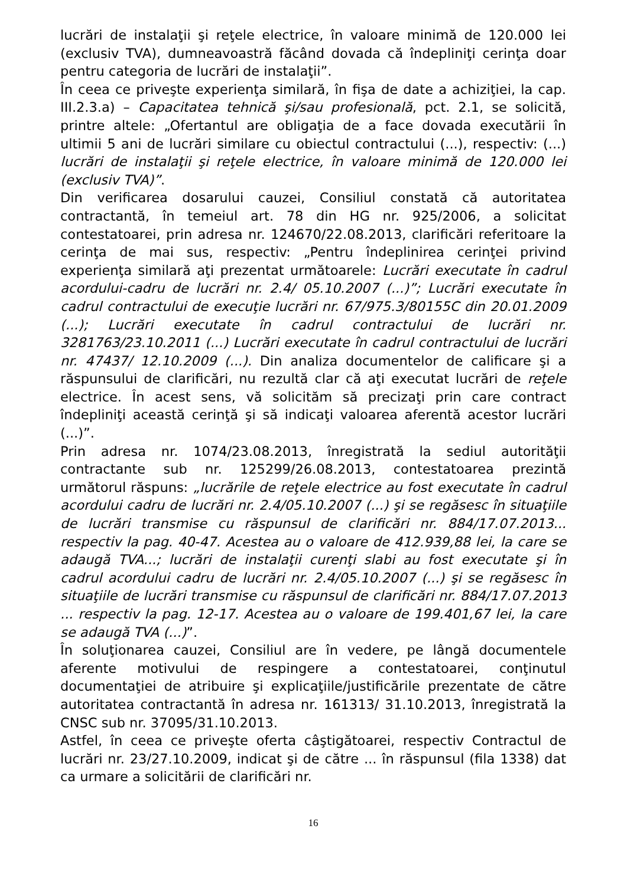lucrări de instalaţii şi reţele electrice, în valoare minimă de 120.000 lei (exclusiv TVA), dumneavoastră făcând dovada că îndepliniţi cerinţa doar pentru categoria de lucrări de instalaţii”.
În ceea ce priveşte experienţa similară, în fişa de date a achiziţiei, la cap. III.2.3.a) – Capacitatea tehnică şi/sau profesională, pct. 2.1, se solicită, printre altele: „Ofertantul are obligaţia de a face dovada executării în ultimii 5 ani de lucrări similare cu obiectul contractului (...), respectiv: (...) lucrări de instalaţii şi reţele electrice, în valoare minimă de 120.000 lei (exclusiv TVA)”.
Din verificarea dosarului cauzei, Consiliul constată că autoritatea contractantă, în temeiul art. 78 din HG nr. 925/2006, a solicitat contestatoarei, prin adresa nr. 124670/22.08.2013, clarificări referitoare la cerinţa de mai sus, respectiv: „Pentru îndeplinirea cerinţei privind experienţa similară aţi prezentat următoarele: Lucrări executate în cadrul acordului-cadru de lucrări nr. 2.4/ 05.10.2007 (...)”; Lucrări executate în cadrul contractului de execuţie lucrări nr. 67/975.3/80155C din 20.01.2009 (...); Lucrări executate în cadrul contractului de lucrări nr. 3281763/23.10.2011 (...) Lucrări executate în cadrul contractului de lucrări nr. 47437/ 12.10.2009 (...). Din analiza documentelor de calificare şi a răspunsului de clarificări, nu rezultă clar că aţi executat lucrări de reţele electrice. În acest sens, vă solicităm să precizaţi prin care contract îndepliniţi această cerinţă şi să indicaţi valoarea aferentă acestor lucrări (...)”.
Prin adresa nr. 1074/23.08.2013, înregistrată la sediul autorităţii contractante sub nr. 125299/26.08.2013, contestatoarea prezintă următorul răspuns: „lucrările de reţele electrice au fost executate în cadrul acordului cadru de lucrări nr. 2.4/05.10.2007 (...) şi se regăsesc în situaţiile de lucrări transmise cu răspunsul de clarificări nr. 884/17.07.2013... respectiv la pag. 40-47. Acestea au o valoare de 412.939,88 lei, la care se adaugă TVA...; lucrări de instalaţii curenţi slabi au fost executate şi în cadrul acordului cadru de lucrări nr. 2.4/05.10.2007 (...) şi se regăsesc în situaţiile de lucrări transmise cu răspunsul de clarificări nr. 884/17.07.2013 ... respectiv la pag. 12-17. Acestea au o valoare de 199.401,67 lei, la care se adaugă TVA (...)”.
În soluţionarea cauzei, Consiliul are în vedere, pe lângă documentele aferente motivului de respingere a contestatoarei, conţinutul documentaţiei de atribuire şi explicaţiile/justificările prezentate de către autoritatea contractantă în adresa nr. 161313/ 31.10.2013, înregistrată la CNSC sub nr. 37095/31.10.2013.
Astfel, în ceea ce priveşte oferta câştigătoarei, respectiv Contractul de lucrări nr. 23/27.10.2009, indicat şi de către ... în răspunsul (fila 1338) dat ca urmare a solicitării de clarificări nr.
16